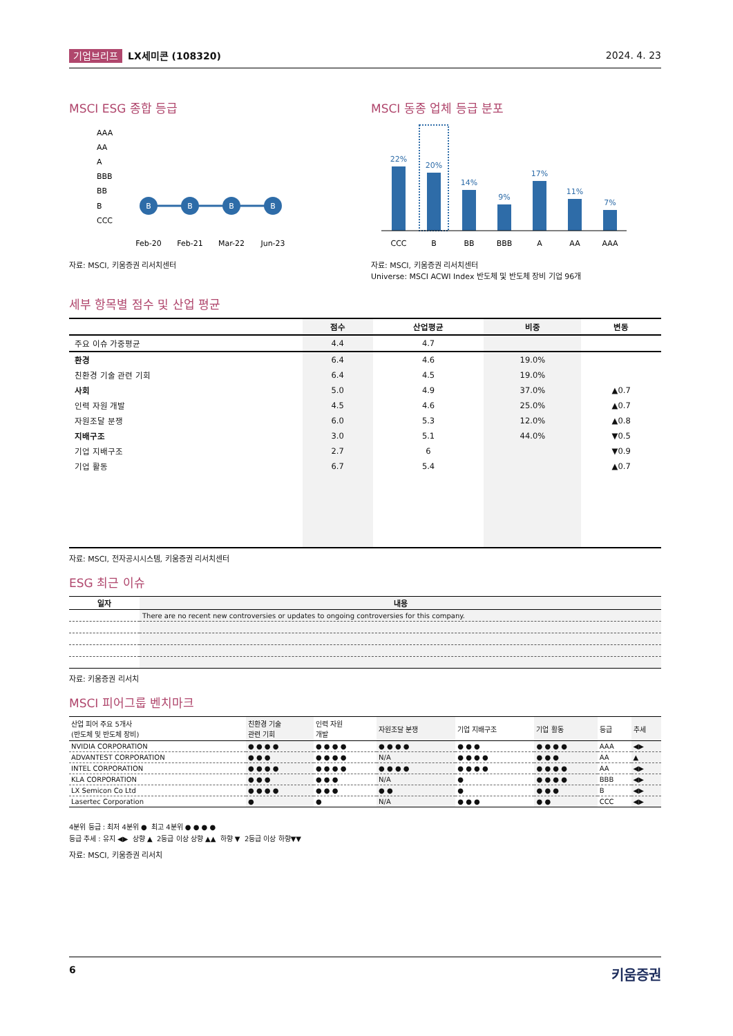기업브리프 LX세미콘 (108320) 2024. 4. 23
MSCI ESG 종합 등급
AAA
AA
A
BBB
BB
B
CCC
B
B
B
B
Feb-20
Feb-21
Mar-22
Jun-23
자료: MSCI, 키움증권 리서치센터
MSCI 동종 업체 등급 분포
22%
20%
14%
9%
17%
11%
7%
CCC
B
BB
BBB
A
AA
AAA
자료: MSCI, 키움증권 리서치센터
Universe: MSCI ACWI Index 반도체 및 반도체 장비 기업 96개
세부 항목별 점수 및 산업 평균
| | 점수 | 산업평균 | 비중 | 변동 |
| --- | --- | --- | --- | --- |
| 주요 이슈 가중평균 | 4.4 | 4.7 | | |
| 환경 | 6.4 | 4.6 | 19.0% | |
| 친환경 기술 관련 기회 | 6.4 | 4.5 | 19.0% | |
| 사회 | 5.0 | 4.9 | 37.0% | ▲0.7 |
| 인력 자원 개발 | 4.5 | 4.6 | 25.0% | ▲0.7 |
| 자원조달 분쟁 | 6.0 | 5.3 | 12.0% | ▲0.8 |
| 지배구조 | 3.0 | 5.1 | 44.0% | ▼0.5 |
| 기업 지배구조 | 2.7 | 6 | | ▼0.9 |
| 기업 활동 | 6.7 | 5.4 | | ▲0.7 |
자료: MSCI, 전자공시시스템, 키움증권 리서치센터
ESG 최근 이슈
| 일자 | 내용 |
| --- | --- |
| | There are no recent new controversies or updates to ongoing controversies for this company. |
자료: 키움증권 리서치
MSCI 피어그룹 벤치마크
| 산업 피어 주요 5개사 (반도체 및 반도체 장비) | 친환경 기술 관련 기회 | 인력 자원 개발 | 자원조달 분쟁 | 기업 지배구조 | 기업 활동 | 등급 | 추세 |
| --- | --- | --- | --- | --- | --- | --- | --- |
| NVIDIA CORPORATION | ● ● ● ● | ● ● ● ● | ● ● ● ● | ● ● ● | ● ● ● ● | AAA | ◀▶ |
| ADVANTEST CORPORATION | ● ● ● | ● ● ● ● | N/A | ● ● ● ● | ● ● ● | AA | ▲ |
| INTEL CORPORATION | ● ● ● ● | ● ● ● ● | ● ● ● ● | ● ● ● ● | ● ● ● ● | AA | ◀▶ |
| KLA CORPORATION | ● ● ● | ● ● ● | N/A | ● | ● ● ● ● | BBB | ◀▶ |
| LX Semicon Co Ltd | ● ● ● ● | ● ● ● | ● ● | ● | ● ● ● | B | ◀▶ |
| Lasertec Corporation | ● | ● | N/A | ● ● ● | ● ● | CCC | ◀▶ |
4분위 등급 : 최저 4분위 ● 최고 4분위 ● ● ● ●
등급 추세 : 유지 ◀▶ 상향 ▲ 2등급 이상 상향 ▲▲ 하향 ▼ 2등급 이상 하향▼▼
자료: MSCI, 키움증권 리서치
6 키움증권